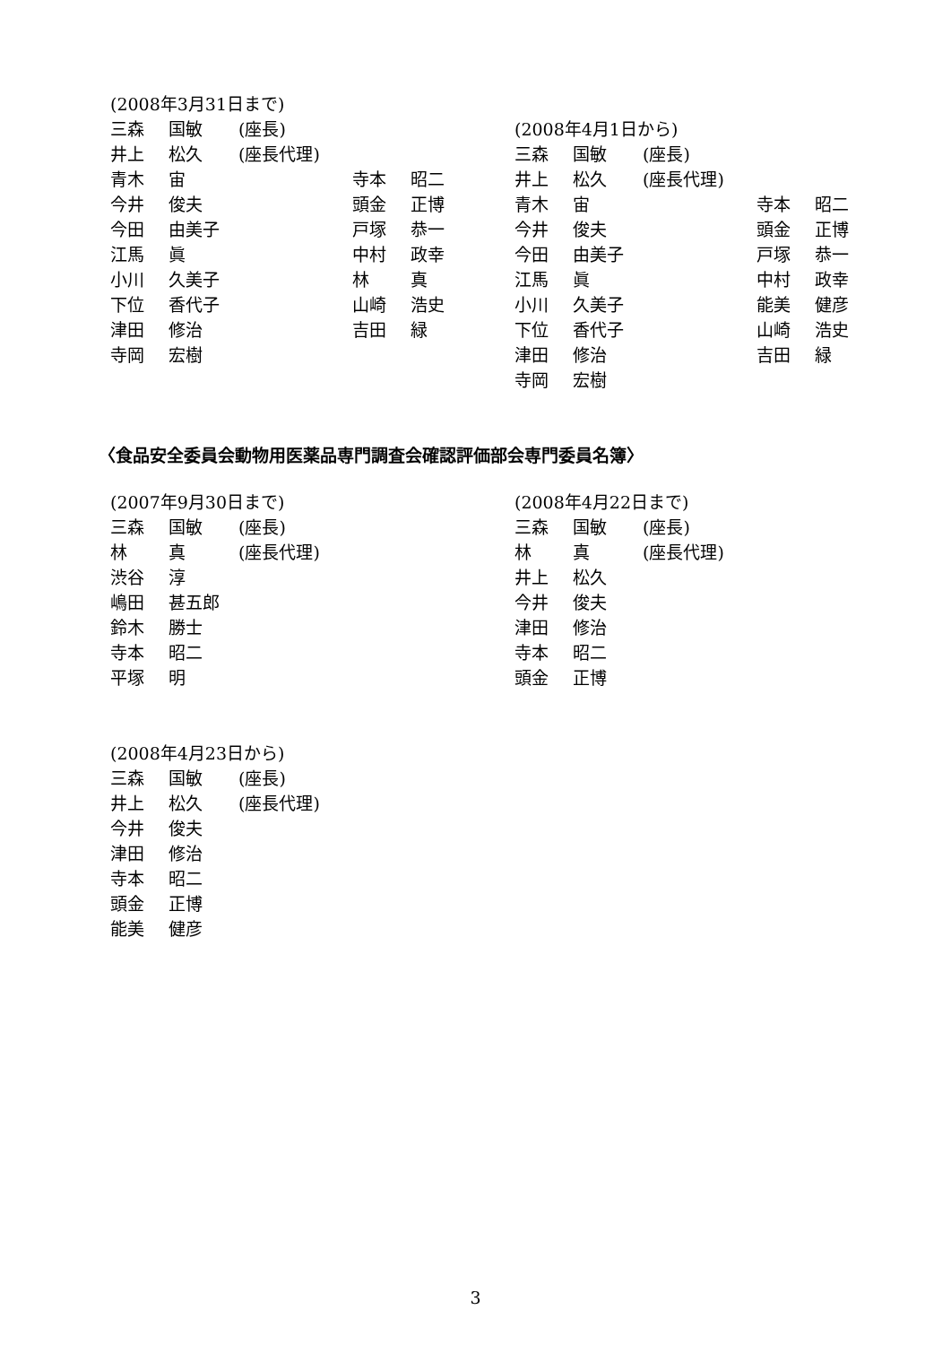(2008年3月31日まで)
| 三森 | 国敏 | (座長) | | |
| 井上 | 松久 | (座長代理) | | |
| 青木 | 宙 | | 寺本 | 昭二 |
| 今井 | 俊夫 | | 頭金 | 正博 |
| 今田 | 由美子 | | 戸塚 | 恭一 |
| 江馬 | 眞 | | 中村 | 政幸 |
| 小川 | 久美子 | | 林 | 真 |
| 下位 | 香代子 | | 山崎 | 浩史 |
| 津田 | 修治 | | 吉田 | 緑 |
| 寺岡 | 宏樹 | | | |
(2008年4月1日から)
| 三森 | 国敏 | (座長) | | |
| 井上 | 松久 | (座長代理) | | |
| 青木 | 宙 | | 寺本 | 昭二 |
| 今井 | 俊夫 | | 頭金 | 正博 |
| 今田 | 由美子 | | 戸塚 | 恭一 |
| 江馬 | 眞 | | 中村 | 政幸 |
| 小川 | 久美子 | | 能美 | 健彦 |
| 下位 | 香代子 | | 山崎 | 浩史 |
| 津田 | 修治 | | 吉田 | 緑 |
| 寺岡 | 宏樹 | | | |
〈食品安全委員会動物用医薬品専門調査会確認評価部会専門委員名簿〉
(2007年9月30日まで)
| 三森 | 国敏 | (座長) |
| 林 | 真 | (座長代理) |
| 渋谷 | 淳 | |
| 嶋田 | 甚五郎 | |
| 鈴木 | 勝士 | |
| 寺本 | 昭二 | |
| 平塚 | 明 | |
(2008年4月22日まで)
| 三森 | 国敏 | (座長) |
| 林 | 真 | (座長代理) |
| 井上 | 松久 | |
| 今井 | 俊夫 | |
| 津田 | 修治 | |
| 寺本 | 昭二 | |
| 頭金 | 正博 | |
(2008年4月23日から)
| 三森 | 国敏 | (座長) |
| 井上 | 松久 | (座長代理) |
| 今井 | 俊夫 | |
| 津田 | 修治 | |
| 寺本 | 昭二 | |
| 頭金 | 正博 | |
| 能美 | 健彦 | |
3